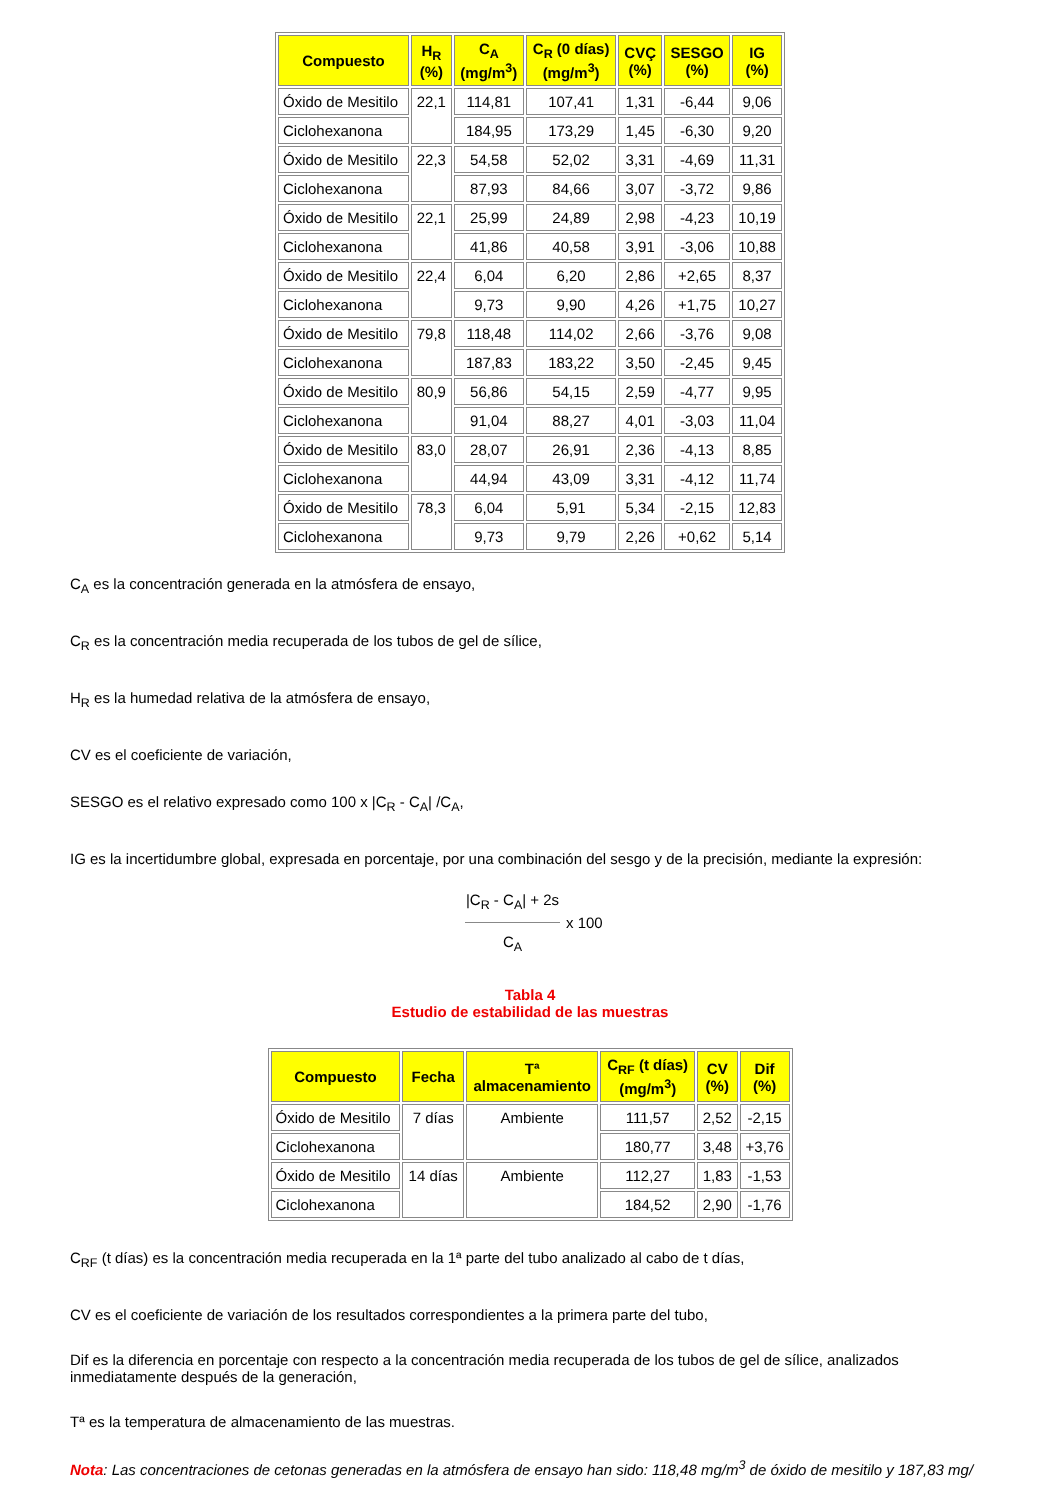| Compuesto | H<sub>R</sub> (%) | C<sub>A</sub> (mg/m<sup>3</sup>) | C<sub>R</sub> (0 días) (mg/m<sup>3</sup>) | CVÇ (%) | SESGO (%) | IG (%) |
| --- | --- | --- | --- | --- | --- | --- |
| Óxido de Mesitilo | 22,1 | 114,81 | 107,41 | 1,31 | -6,44 | 9,06 |
| Ciclohexanona | | 184,95 | 173,29 | 1,45 | -6,30 | 9,20 |
| Óxido de Mesitilo | 22,3 | 54,58 | 52,02 | 3,31 | -4,69 | 11,31 |
| Ciclohexanona | | 87,93 | 84,66 | 3,07 | -3,72 | 9,86 |
| Óxido de Mesitilo | 22,1 | 25,99 | 24,89 | 2,98 | -4,23 | 10,19 |
| Ciclohexanona | | 41,86 | 40,58 | 3,91 | -3,06 | 10,88 |
| Óxido de Mesitilo | 22,4 | 6,04 | 6,20 | 2,86 | +2,65 | 8,37 |
| Ciclohexanona | | 9,73 | 9,90 | 4,26 | +1,75 | 10,27 |
| Óxido de Mesitilo | 79,8 | 118,48 | 114,02 | 2,66 | -3,76 | 9,08 |
| Ciclohexanona | | 187,83 | 183,22 | 3,50 | -2,45 | 9,45 |
| Óxido de Mesitilo | 80,9 | 56,86 | 54,15 | 2,59 | -4,77 | 9,95 |
| Ciclohexanona | | 91,04 | 88,27 | 4,01 | -3,03 | 11,04 |
| Óxido de Mesitilo | 83,0 | 28,07 | 26,91 | 2,36 | -4,13 | 8,85 |
| Ciclohexanona | | 44,94 | 43,09 | 3,31 | -4,12 | 11,74 |
| Óxido de Mesitilo | 78,3 | 6,04 | 5,91 | 5,34 | -2,15 | 12,83 |
| Ciclohexanona | | 9,73 | 9,79 | 2,26 | +0,62 | 5,14 |
C<sub>A</sub> es la concentración generada en la atmósfera de ensayo,
C<sub>R</sub> es la concentración media recuperada de los tubos de gel de sílice,
H<sub>R</sub> es la humedad relativa de la atmósfera de ensayo,
CV es el coeficiente de variación,
SESGO es el relativo expresado como 100 x |C<sub>R</sub> - C<sub>A</sub>| /C<sub>A</sub>,
IG es la incertidumbre global, expresada en porcentaje, por una combinación del sesgo y de la precisión, mediante la expresión:
|C<sub>R</sub> - C<sub>A</sub>| + 2s
C<sub>A</sub>
x 100
Tabla 4
Estudio de estabilidad de las muestras
| Compuesto | Fecha | Tª almacenamiento | C<sub>RF</sub> (t días) (mg/m<sup>3</sup>) | CV (%) | Dif (%) |
| --- | --- | --- | --- | --- | --- |
| Óxido de Mesitilo | 7 días | Ambiente | 111,57 | 2,52 | -2,15 |
| Ciclohexanona | | | 180,77 | 3,48 | +3,76 |
| Óxido de Mesitilo | 14 días | Ambiente | 112,27 | 1,83 | -1,53 |
| Ciclohexanona | | | 184,52 | 2,90 | -1,76 |
C<sub>RF</sub> (t días) es la concentración media recuperada en la 1ª parte del tubo analizado al cabo de t días,
CV es el coeficiente de variación de los resultados correspondientes a la primera parte del tubo,
Dif es la diferencia en porcentaje con respecto a la concentración media recuperada de los tubos de gel de sílice, analizados inmediatamente después de la generación,
Tª es la temperatura de almacenamiento de las muestras.
Nota: Las concentraciones de cetonas generadas en la atmósfera de ensayo han sido: 118,48 mg/m<sup>3</sup> de óxido de mesitilo y 187,83 mg/